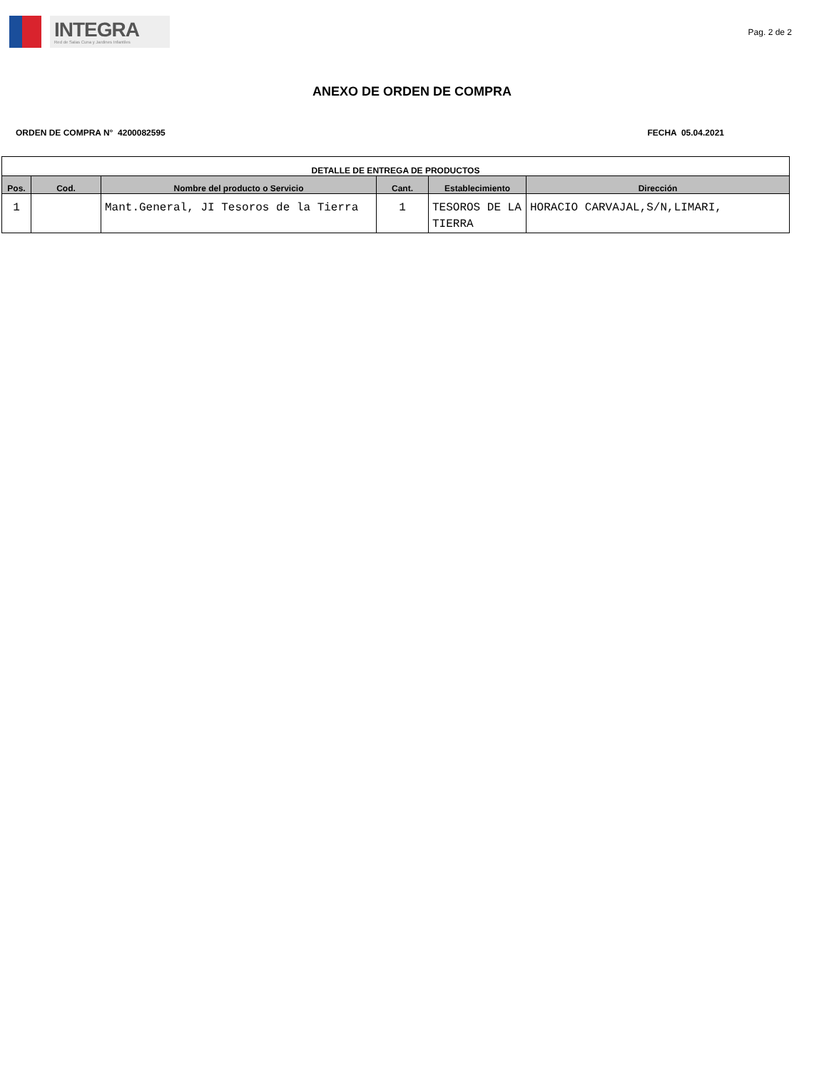INTEGRA
Red de Salas Cuna y Jardines Infantiles
Pag. 2 de 2
ANEXO DE ORDEN DE COMPRA
ORDEN DE COMPRA N° 4200082595 FECHA 05.04.2021
| DETALLE DE ENTREGA DE PRODUCTOS | | | | | |
| --- | --- | --- | --- | --- | --- |
| Pos. | Cod. | Nombre del producto o Servicio | Cant. | Establecimiento | Dirección |
| 1 | | Mant.General, JI Tesoros de la Tierra | 1 | TESOROS DE LA TIERRA | HORACIO CARVAJAL,S/N,LIMARI, |